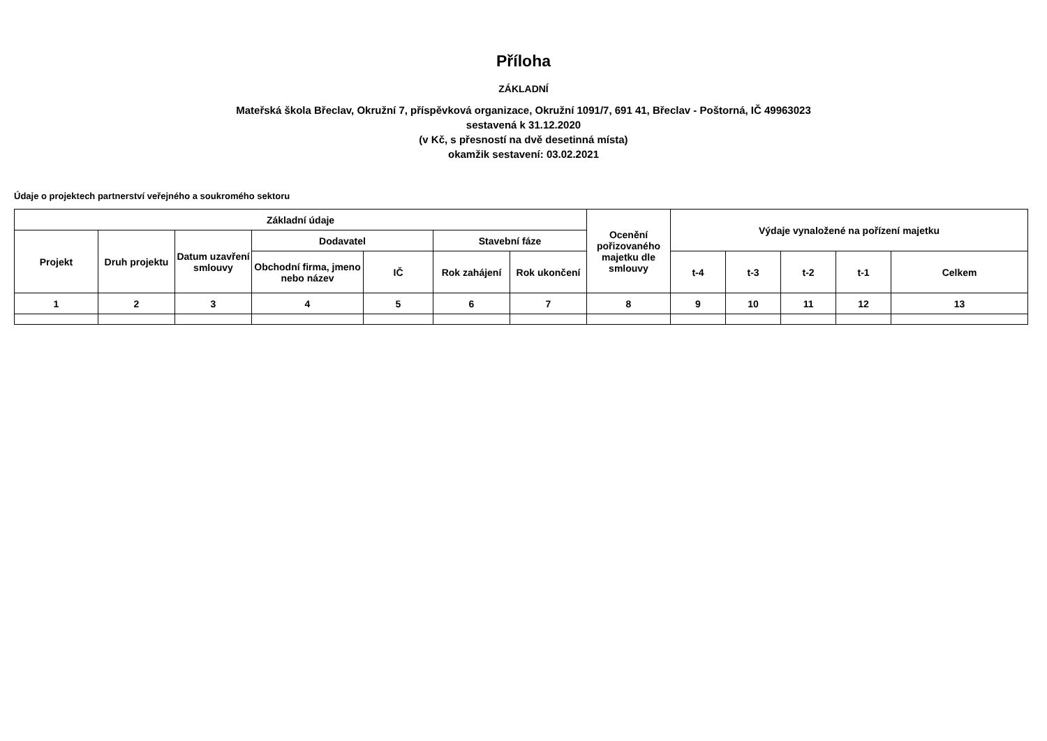Příloha
ZÁKLADNÍ
Mateřská škola Břeclav, Okružní 7, příspěvková organizace, Okružní 1091/7, 691 41, Břeclav - Poštorná, IČ 49963023
sestavená k 31.12.2020
(v Kč, s přesností na dvě desetinná místa)
okamžik sestavení: 03.02.2021
Údaje o projektech partnerství veřejného a soukromého sektoru
| Základní údaje | | | | | | | Ocenění pořizovaného majetku dle smlouvy | Výdaje vynaložené na pořízení majetku | | | | |
| --- | --- | --- | --- | --- | --- | --- | --- | --- | --- | --- | --- | --- |
| Projekt | Druh projektu | Datum uzavření smlouvy | Dodavatel | | Stavební fáze | | | | | | | |
| | | | Obchodní firma, jmeno nebo název | IČ | Rok zahájení | Rok ukončení | | t-4 | t-3 | t-2 | t-1 | Celkem |
| 1 | 2 | 3 | 4 | 5 | 6 | 7 | 8 | 9 | 10 | 11 | 12 | 13 |